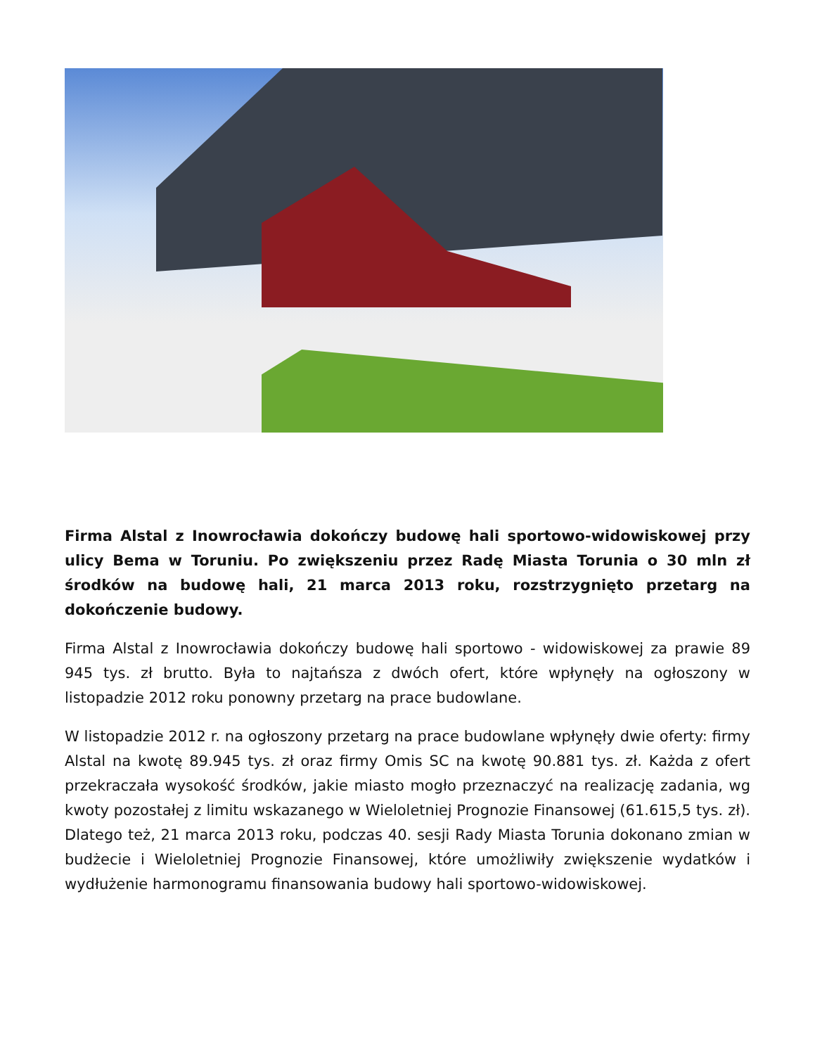Firma Alstal z Inowrocławia dokończy budowę hali sportowo-widowiskowej przy ulicy Bema w Toruniu. Po zwiększeniu przez Radę Miasta Torunia o 30 mln zł środków na budowę hali, 21 marca 2013 roku, rozstrzygnięto przetarg na dokończenie budowy.
Firma Alstal z Inowrocławia dokończy budowę hali sportowo - widowiskowej za prawie 89 945 tys. zł brutto. Była to najtańsza z dwóch ofert, które wpłynęły na ogłoszony w listopadzie 2012 roku ponowny przetarg na prace budowlane.
W listopadzie 2012 r. na ogłoszony przetarg na prace budowlane wpłynęły dwie oferty: firmy Alstal na kwotę 89.945 tys. zł oraz firmy Omis SC na kwotę 90.881 tys. zł. Każda z ofert przekraczała wysokość środków, jakie miasto mogło przeznaczyć na realizację zadania, wg kwoty pozostałej z limitu wskazanego w Wieloletniej Prognozie Finansowej (61.615,5 tys. zł). Dlatego też, 21 marca 2013 roku, podczas 40. sesji Rady Miasta Torunia dokonano zmian w budżecie i Wieloletniej Prognozie Finansowej, które umożliwiły zwiększenie wydatków i wydłużenie harmonogramu finansowania budowy hali sportowo-widowiskowej.